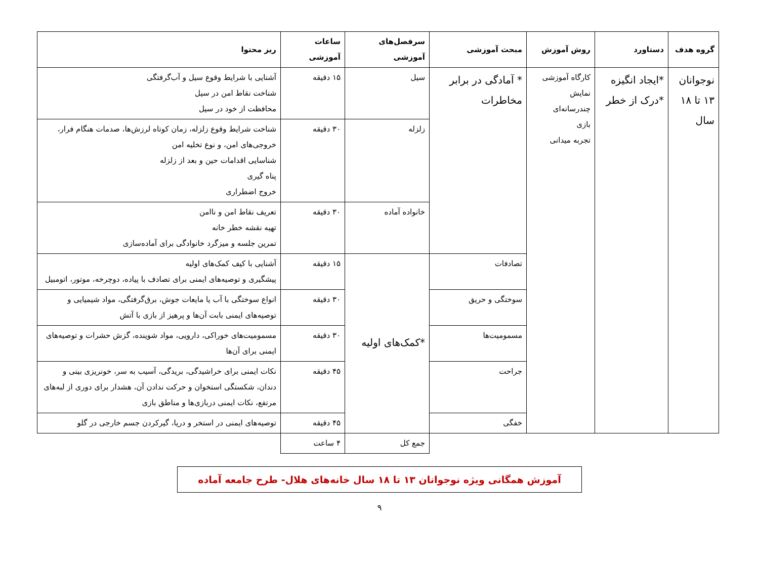| گروه هدف | دستاورد | روش آموزش | مبحث آموزشی | سرفصل‌های آموزشی | ساعات آموزشی | ریز محتوا |
| --- | --- | --- | --- | --- | --- | --- |
| نوجوانان ۱۳ تا ۱۸ سال | *ایجاد انگیزه *درک از خطر | کارگاه آموزشی نمایش چندرسانه‌ای بازی تجربه میدانی | * آمادگی در برابر مخاطرات | سیل | ۱۵ دقیقه | آشنایی با شرایط وقوع سیل و آب‌گرفتگی شناخت نقاط امن در سیل محافظت از خود در سیل |
| | | | | زلزله | ۳۰ دقیقه | شناخت شرایط وقوع زلزله، زمان کوتاه لرزش‌ها، صدمات هنگام فرار، خروجی‌های امن، و نوع تخلیه امن شناسایی اقدامات حین و بعد از زلزله پناه گیری خروج اضطراری |
| | | | | خانواده آماده | ۳۰ دقیقه | تعریف نقاط امن و ناامن تهیه نقشه خطر خانه تمرین جلسه و میزگرد خانوادگی برای آماده‌سازی |
| | | | تصادفات | *کمک‌های اولیه | ۱۵ دقیقه | آشنایی با کیف کمک‌های اولیه پیشگیری و توصیه‌های ایمنی برای تصادف با پیاده، دوچرخه، موتور، اتومبیل |
| | | | سوختگی و حریق | | ۳۰ دقیقه | انواع سوختگی با آب یا مایعات جوش، برق‌گرفتگی، مواد شیمیایی و توصیه‌های ایمنی بابت آن‌ها و پرهیز از بازی با آتش |
| | | | مسمومیت‌ها | | ۳۰ دقیقه | مسمومیت‌های خوراکی، دارویی، مواد شوینده، گزش حشرات و توصیه‌های ایمنی برای آن‌ها |
| | | | جراحت | | ۴۵ دقیقه | نکات ایمنی برای خراشیدگی، بریدگی، آسیب به سر، خونریزی بینی و دندان، شکستگی استخوان و حرکت ندادن آن، هشدار برای دوری از لبه‌های مرتفع، نکات ایمنی دربازی‌ها و مناطق بازی |
| | | | خفگی | | ۴۵ دقیقه | توصیه‌های ایمنی در استخر و دریا، گیرکردن جسم خارجی در گلو |
| | | | | جمع کل | ۴ ساعت | |
آموزش همگانی ویژه نوجوانان ۱۳ تا ۱۸ سال خانه‌های هلال- طرح جامعه آماده
۹